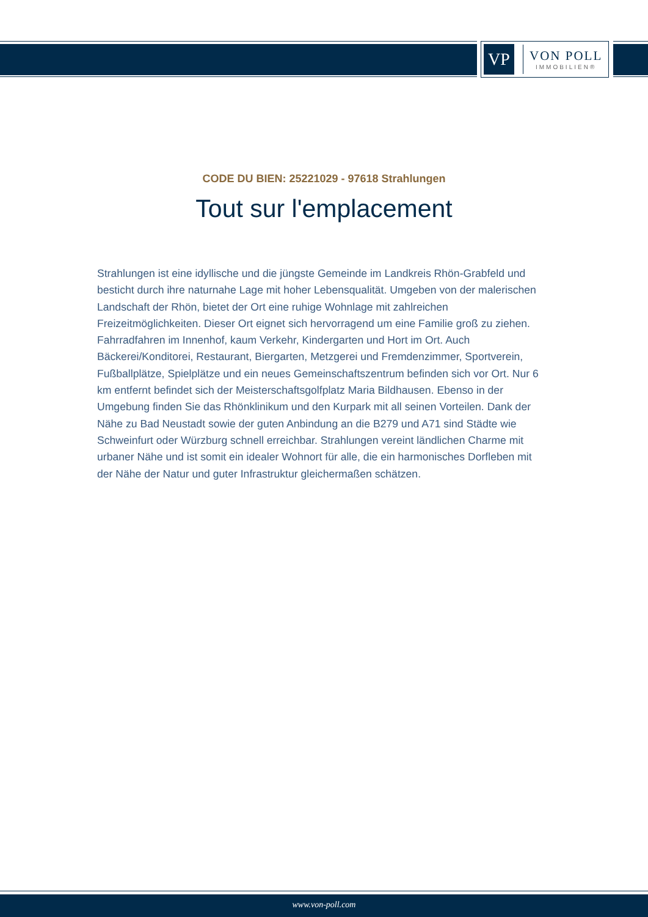VP
VON POLL
IMMOBILIEN®
CODE DU BIEN: 25221029 - 97618 Strahlungen
Tout sur l'emplacement
Strahlungen ist eine idyllische und die jüngste Gemeinde im Landkreis Rhön-Grabfeld und besticht durch ihre naturnahe Lage mit hoher Lebensqualität. Umgeben von der malerischen Landschaft der Rhön, bietet der Ort eine ruhige Wohnlage mit zahlreichen Freizeitmöglichkeiten. Dieser Ort eignet sich hervorragend um eine Familie groß zu ziehen. Fahrradfahren im Innenhof, kaum Verkehr, Kindergarten und Hort im Ort. Auch Bäckerei/Konditorei, Restaurant, Biergarten, Metzgerei und Fremdenzimmer, Sportverein, Fußballplätze, Spielplätze und ein neues Gemeinschaftszentrum befinden sich vor Ort. Nur 6 km entfernt befindet sich der Meisterschaftsgolfplatz Maria Bildhausen. Ebenso in der Umgebung finden Sie das Rhönklinikum und den Kurpark mit all seinen Vorteilen. Dank der Nähe zu Bad Neustadt sowie der guten Anbindung an die B279 und A71 sind Städte wie Schweinfurt oder Würzburg schnell erreichbar. Strahlungen vereint ländlichen Charme mit urbaner Nähe und ist somit ein idealer Wohnort für alle, die ein harmonisches Dorfleben mit der Nähe der Natur und guter Infrastruktur gleichermaßen schätzen.
www.von-poll.com